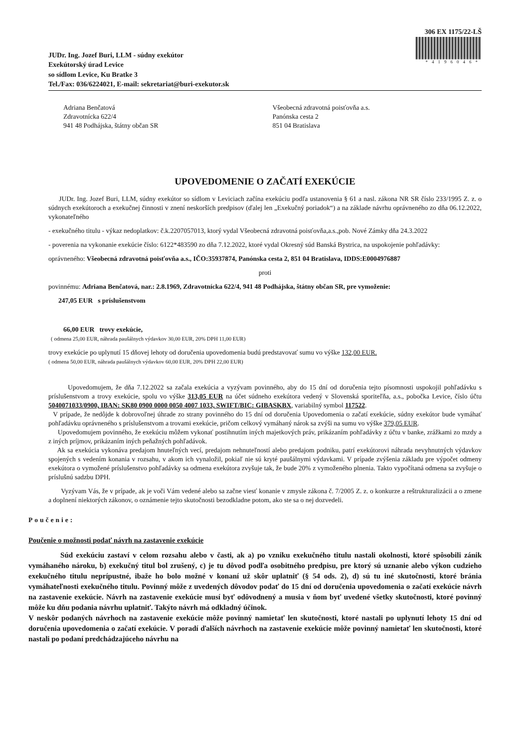306 EX 1175/22-LŠ
*4196046*
JUDr. Ing. Jozef Buri, LLM - súdny exekútor
Exekútorský úrad Levice
so sídlom Levice, Ku Bratke 3
Tel./Fax: 036/6224021, E-mail: sekretariat@buri-exekutor.sk
Adriana Benčatová
Zdravotnícka 622/4
941 48 Podhájska, štátny občan SR
Všeobecná zdravotná poisťovňa a.s.
Panónska cesta 2
851 04 Bratislava
UPOVEDOMENIE O ZAČATÍ EXEKÚCIE
JUDr. Ing. Jozef Buri, LLM, súdny exekútor so sídlom v Leviciach začína exekúciu podľa ustanovenia § 61 a nasl. zákona NR SR číslo 233/1995 Z. z. o súdnych exekútoroch a exekučnej činnosti v znení neskorších predpisov (ďalej len „Exekučný poriadok“) a na základe návrhu oprávneného zo dňa 06.12.2022, vykonateľného
- exekučného titulu - výkaz nedoplatkov: č.k.2207057013, ktorý vydal Všeobecná zdravotná poisťovňa,a.s.,pob. Nové Zámky dňa 24.3.2022
- poverenia na vykonanie exekúcie číslo: 6122*483590 zo dňa 7.12.2022, ktoré vydal Okresný súd Banská Bystrica, na uspokojenie pohľadávky:
oprávneného: Všeobecná zdravotná poisťovňa a.s., IČO:35937874, Panónska cesta 2, 851 04 Bratislava, IDDS:E0004976887
proti
povinnému: Adriana Benčatová, nar.: 2.8.1969, Zdravotnícka 622/4, 941 48 Podhájska, štátny občan SR, pre vymoženie:
247,05 EUR s príslušenstvom
66,00 EUR trovy exekúcie,
( odmena 25,00 EUR, náhrada paušálnych výdavkov 30,00 EUR, 20% DPH 11,00 EUR)
trovy exekúcie po uplynutí 15 dňovej lehoty od doručenia upovedomenia budú predstavovať sumu vo výške 132,00 EUR.
( odmena 50,00 EUR, náhrada paušálnych výdavkov 60,00 EUR, 20% DPH 22,00 EUR)
Upovedomujem, že dňa 7.12.2022 sa začala exekúcia a vyzývam povinného, aby do 15 dní od doručenia tejto písomnosti uspokojil pohľadávku s príslušenstvom a trovy exekúcie, spolu vo výške 313,05 EUR na účet súdneho exekútora vedený v Slovenská sporiteľňa, a.s., pobočka Levice, číslo účtu 5040071033/0900, IBAN: SK80 0900 0000 0050 4007 1033, SWIFT/BIC: GIBASKBX, variabilný symbol 117522.
V prípade, že nedôjde k dobrovoľnej úhrade zo strany povinného do 15 dní od doručenia Upovedomenia o začatí exekúcie, súdny exekútor bude vymáhať pohľadávku oprávneného s príslušenstvom a trovami exekúcie, pričom celkový vymáhaný nárok sa zvýši na sumu vo výške 379,05 EUR.
Upovedomujem povinného, že exekúciu môžem vykonať postihnutím iných majetkových práv, prikázaním pohľadávky z účtu v banke, zrážkami zo mzdy a z iných príjmov, prikázaním iných peňažných pohľadávok.
Ak sa exekúcia vykonáva predajom hnuteľných vecí, predajom nehnuteľností alebo predajom podniku, patrí exekútorovi náhrada nevyhnutných výdavkov spojených s vedením konania v rozsahu, v akom ich vynaložil, pokiaľ nie sú kryté paušálnymi výdavkami. V prípade zvýšenia základu pre výpočet odmeny exekútora o vymožené príslušenstvo pohľadávky sa odmena exekútora zvyšuje tak, že bude 20% z vymoženého plnenia. Takto vypočítaná odmena sa zvyšuje o príslušnú sadzbu DPH.
Vyzývam Vás, že v prípade, ak je voči Vám vedené alebo sa začne viesť konanie v zmysle zákona č. 7/2005 Z. z. o konkurze a reštrukturalizácii a o zmene a doplnení niektorých zákonov, o oznámenie tejto skutočnosti bezodkladne potom, ako ste sa o nej dozvedeli.
Poučenie:
Poučenie o možnosti podať návrh na zastavenie exekúcie
Súd exekúciu zastaví v celom rozsahu alebo v časti, ak a) po vzniku exekučného titulu nastali okolnosti, ktoré spôsobili zánik vymáhaného nároku, b) exekučný titul bol zrušený, c) je tu dôvod podľa osobitného predpisu, pre ktorý sú uznanie alebo výkon cudzieho exekučného titulu neprípustné, ibaže ho bolo možné v konaní už skôr uplatniť (§ 54 ods. 2), d) sú tu iné skutočnosti, ktoré bránia vymáhateľnosti exekučného titulu. Povinný môže z uvedených dôvodov podať do 15 dní od doručenia upovedomenia o začatí exekúcie návrh na zastavenie exekúcie. Návrh na zastavenie exekúcie musí byť odôvodnený a musia v ňom byť uvedené všetky skutočnosti, ktoré povinný môže ku dňu podania návrhu uplatniť. Takýto návrh má odkladný účinok.
V neskôr podaných návrhoch na zastavenie exekúcie môže povinný namietať len skutočnosti, ktoré nastali po uplynutí lehoty 15 dní od doručenia upovedomenia o začatí exekúcie. V poradí ďalších návrhoch na zastavenie exekúcie môže povinný namietať len skutočnosti, ktoré nastali po podaní predchádzajúceho návrhu na